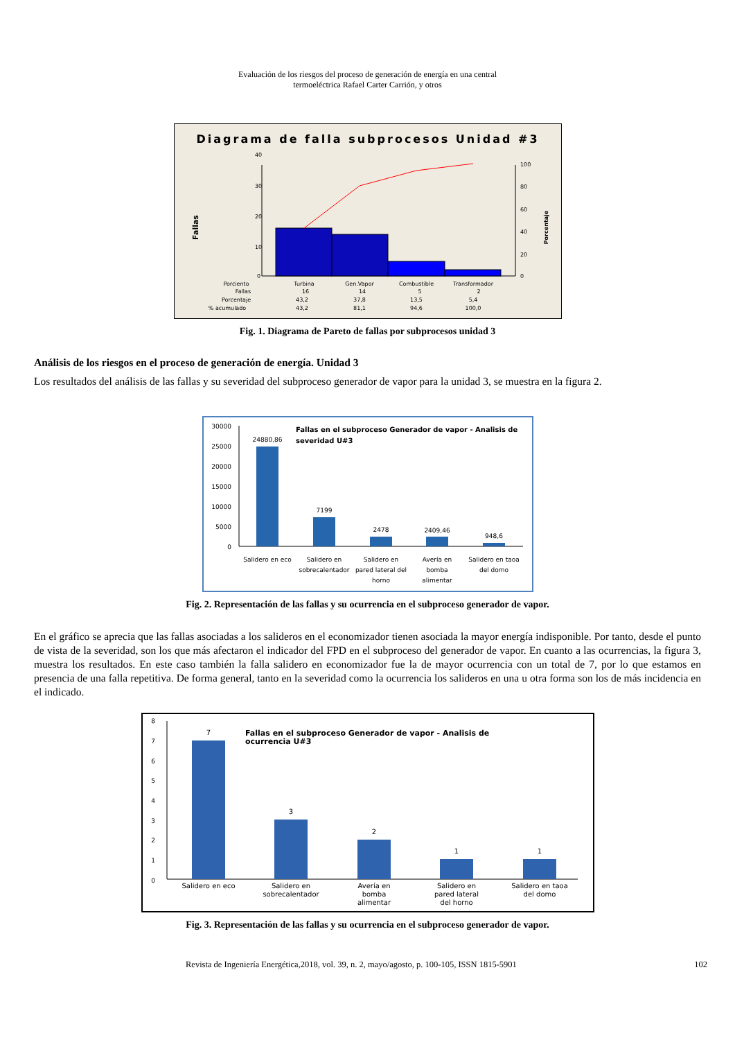Evaluación de los riesgos del proceso de generación de energía en una central
termoeléctrica Rafael Carter Carrión, y otros
Diagrama de falla subprocesos Unidad #3
Fallas
Porcentaje
40
30
20
10
0
100
80
60
40
20
0
Porciento
Turbina
Gen.Vapor
Combustible
Transformador
Fallas
16
14
5
2
Porcentaje
43,2
37,8
13,5
5,4
% acumulado
43,2
81,1
94,6
100,0
Fig. 1. Diagrama de Pareto de fallas por subprocesos unidad 3
Análisis de los riesgos en el proceso de generación de energía. Unidad 3
Los resultados del análisis de las fallas y su severidad del subproceso generador de vapor para la unidad 3, se muestra en la figura 2.
30000
25000
20000
15000
10000
5000
0
Fallas en el subproceso Generador de vapor - Analisis de
severidad U#3
24880,86
7199
2478
2409,46
948,6
Salidero en eco
Salidero en
sobrecalentador
Salidero en
pared lateral del
horno
Avería en
bomba
alimentar
Salidero en taoa
del domo
Fig. 2. Representación de las fallas y su ocurrencia en el subproceso generador de vapor.
En el gráfico se aprecia que las fallas asociadas a los salideros en el economizador tienen asociada la mayor energía indisponible. Por tanto, desde el punto de vista de la severidad, son los que más afectaron el indicador del FPD en el subproceso del generador de vapor. En cuanto a las ocurrencias, la figura 3, muestra los resultados. En este caso también la falla salidero en economizador fue la de mayor ocurrencia con un total de 7, por lo que estamos en presencia de una falla repetitiva. De forma general, tanto en la severidad como la ocurrencia los salideros en una u otra forma son los de más incidencia en el indicado.
8
7
6
5
4
3
2
1
0
Fallas en el subproceso Generador de vapor - Analisis de
ocurrencia U#3
7
3
2
1
1
Salidero en eco
Salidero en
sobrecalentador
Avería en
bomba
alimentar
Salidero en
pared lateral
del horno
Salidero en taoa
del domo
Fig. 3. Representación de las fallas y su ocurrencia en el subproceso generador de vapor.
Revista de Ingeniería Energética,2018, vol. 39, n. 2, mayo/agosto, p. 100-105, ISSN 1815-5901 102